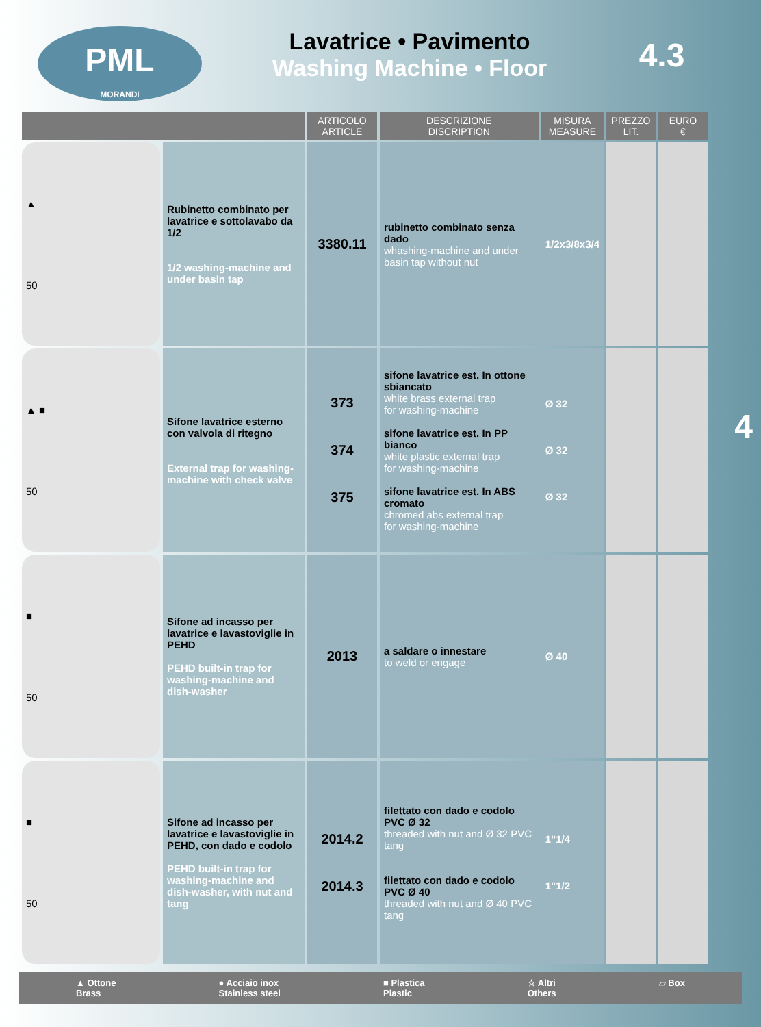PML
MORANDI
Lavatrice • Pavimento
Washing Machine • Floor
4.3
| | | ARTICOLO ARTICLE | DESCRIZIONE DISCRIPTION | MISURA MEASURE | PREZZO LIT. | EURO € |
| --- | --- | --- | --- | --- | --- | --- |
| ▲ 50 | Rubinetto combinato per lavatrice e sottolavabo da 1/2 1/2 washing-machine and under basin tap | 3380.11 | rubinetto combinato senza dado whashing-machine and under basin tap without nut | 1/2x3/8x3/4 | | |
| ▲ ■ 50 | Sifone lavatrice esterno con valvola di ritegno External trap for washing-machine with check valve | 373 374 375 | sifone lavatrice est. In ottone sbiancato white brass external trap for washing-machine sifone lavatrice est. In PP bianco white plastic external trap for washing-machine sifone lavatrice est. In ABS cromato chromed abs external trap for washing-machine | Ø 32 Ø 32 Ø 32 | | |
| ■ 50 | Sifone ad incasso per lavatrice e lavastoviglie in PEHD PEHD built-in trap for washing-machine and dish-washer | 2013 | a saldare o innestare to weld or engage | Ø 40 | | |
| ■ 50 | Sifone ad incasso per lavatrice e lavastoviglie in PEHD, con dado e codolo PEHD built-in trap for washing-machine and dish-washer, with nut and tang | 2014.2 2014.3 | filettato con dado e codolo PVC Ø 32 threaded with nut and Ø 32 PVC tang filettato con dado e codolo PVC Ø 40 threaded with nut and Ø 40 PVC tang | 1"1/4 1"1/2 | | |
4
▲ Ottone
Brass ● Acciaio inox
Stainless steel ■ Plastica
Plastic ☆ Altri
Others ▱ Box